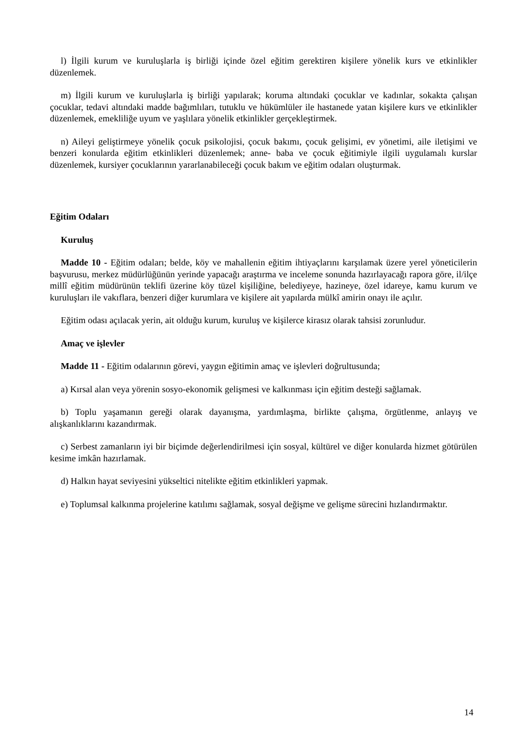l) İlgili kurum ve kuruluşlarla iş birliği içinde özel eğitim gerektiren kişilere yönelik kurs ve etkinlikler düzenlemek.
m) İlgili kurum ve kuruluşlarla iş birliği yapılarak; koruma altındaki çocuklar ve kadınlar, sokakta çalışan çocuklar, tedavi altındaki madde bağımlıları, tutuklu ve hükümlüler ile hastanede yatan kişilere kurs ve etkinlikler düzenlemek, emekliliğe uyum ve yaşlılara yönelik etkinlikler gerçekleştirmek.
n) Aileyi geliştirmeye yönelik çocuk psikolojisi, çocuk bakımı, çocuk gelişimi, ev yönetimi, aile iletişimi ve benzeri konularda eğitim etkinlikleri düzenlemek; anne- baba ve çocuk eğitimiyle ilgili uygulamalı kurslar düzenlemek, kursiyer çocuklarının yararlanabileceği çocuk bakım ve eğitim odaları oluşturmak.
Eğitim Odaları
Kuruluş
Madde 10 - Eğitim odaları; belde, köy ve mahallenin eğitim ihtiyaçlarını karşılamak üzere yerel yöneticilerin başvurusu, merkez müdürlüğünün yerinde yapacağı araştırma ve inceleme sonunda hazırlayacağı rapora göre, il/ilçe millî eğitim müdürünün teklifi üzerine köy tüzel kişiliğine, belediyeye, hazineye, özel idareye, kamu kurum ve kuruluşları ile vakıflara, benzeri diğer kurumlara ve kişilere ait yapılarda mülkî amirin onayı ile açılır.
Eğitim odası açılacak yerin, ait olduğu kurum, kuruluş ve kişilerce kirasız olarak tahsisi zorunludur.
Amaç ve işlevler
Madde 11 - Eğitim odalarının görevi, yaygın eğitimin amaç ve işlevleri doğrultusunda;
a) Kırsal alan veya yörenin sosyo-ekonomik gelişmesi ve kalkınması için eğitim desteği sağlamak.
b) Toplu yaşamanın gereği olarak dayanışma, yardımlaşma, birlikte çalışma, örgütlenme, anlayış ve alışkanlıklarını kazandırmak.
c) Serbest zamanların iyi bir biçimde değerlendirilmesi için sosyal, kültürel ve diğer konularda hizmet götürülen kesime imkân hazırlamak.
d) Halkın hayat seviyesini yükseltici nitelikte eğitim etkinlikleri yapmak.
e) Toplumsal kalkınma projelerine katılımı sağlamak, sosyal değişme ve gelişme sürecini hızlandırmaktır.
14